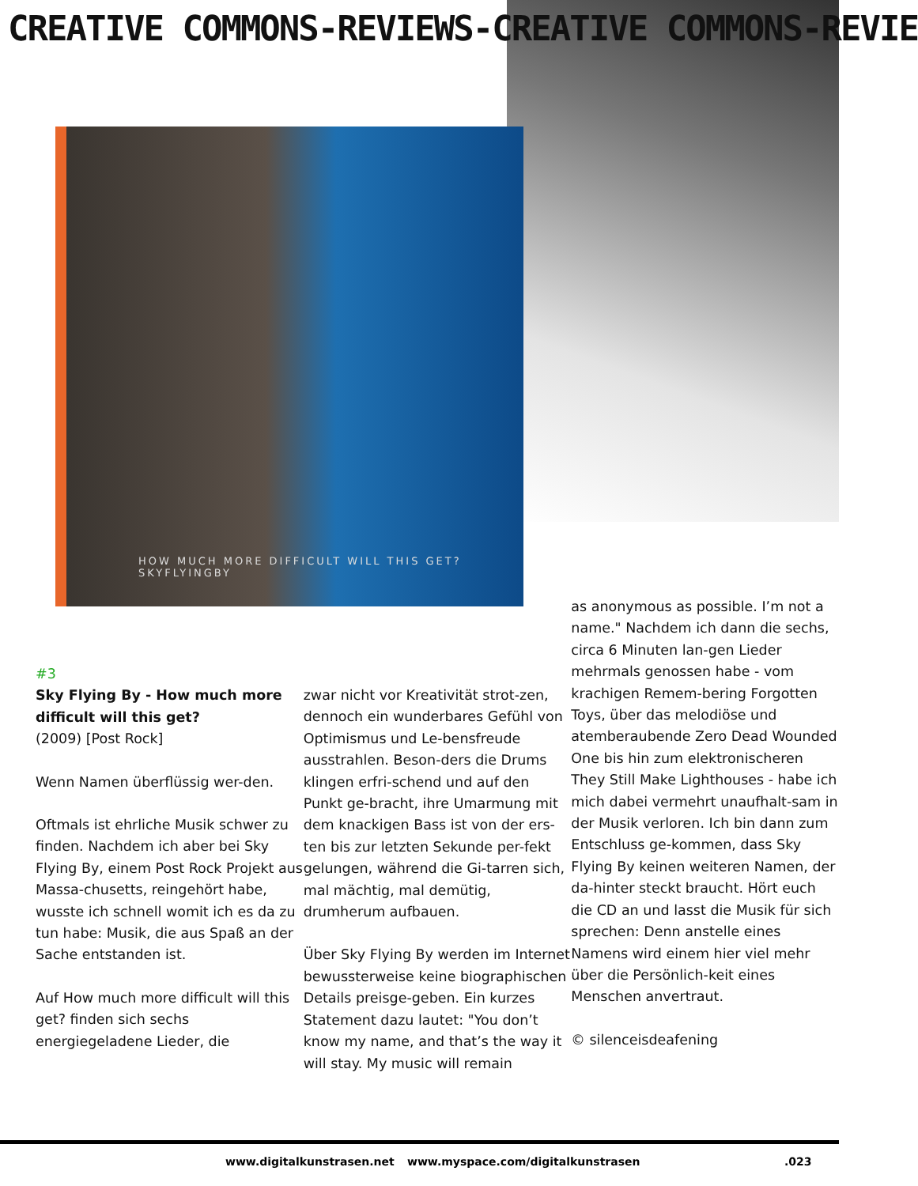CREATIVE COMMONS-REVIEWS-CREATIVE COMMONS-REVIE
HOW MUCH MORE DIFFICULT WILL THIS GET? SKYFLYINGBY
#3
Sky Flying By - How much more difficult will this get?
(2009) [Post Rock]
Wenn Namen überflüssig wer-den.
Oftmals ist ehrliche Musik schwer zu finden. Nachdem ich aber bei Sky Flying By, einem Post Rock Projekt aus Massa-chusetts, reingehört habe, wusste ich schnell womit ich es da zu tun habe: Musik, die aus Spaß an der Sache entstanden ist.
Auf How much more difficult will this get? finden sich sechs energiegeladene Lieder, die
zwar nicht vor Kreativität strot-zen, dennoch ein wunderbares Gefühl von Optimismus und Le-bensfreude ausstrahlen. Beson-ders die Drums klingen erfri-schend und auf den Punkt ge-bracht, ihre Umarmung mit dem knackigen Bass ist von der ers-ten bis zur letzten Sekunde per-fekt gelungen, während die Gi-tarren sich, mal mächtig, mal demütig, drumherum aufbauen.
Über Sky Flying By werden im Internet bewussterweise keine biographischen Details preisge-geben. Ein kurzes Statement dazu lautet: "You don’t know my name, and that’s the way it will stay. My music will remain
as anonymous as possible. I’m not a name." Nachdem ich dann die sechs, circa 6 Minuten lan-gen Lieder mehrmals genossen habe - vom krachigen Remem-bering Forgotten Toys, über das melodiöse und atemberaubende Zero Dead Wounded One bis hin zum elektronischeren They Still Make Lighthouses - habe ich mich dabei vermehrt unaufhalt-sam in der Musik verloren. Ich bin dann zum Entschluss ge-kommen, dass Sky Flying By keinen weiteren Namen, der da-hinter steckt braucht. Hört euch die CD an und lasst die Musik für sich sprechen: Denn anstelle eines Namens wird einem hier viel mehr über die Persönlich-keit eines Menschen anvertraut.
© silenceisdeafening
www.digitalkunstrasen.net www.myspace.com/digitalkunstrasen .023